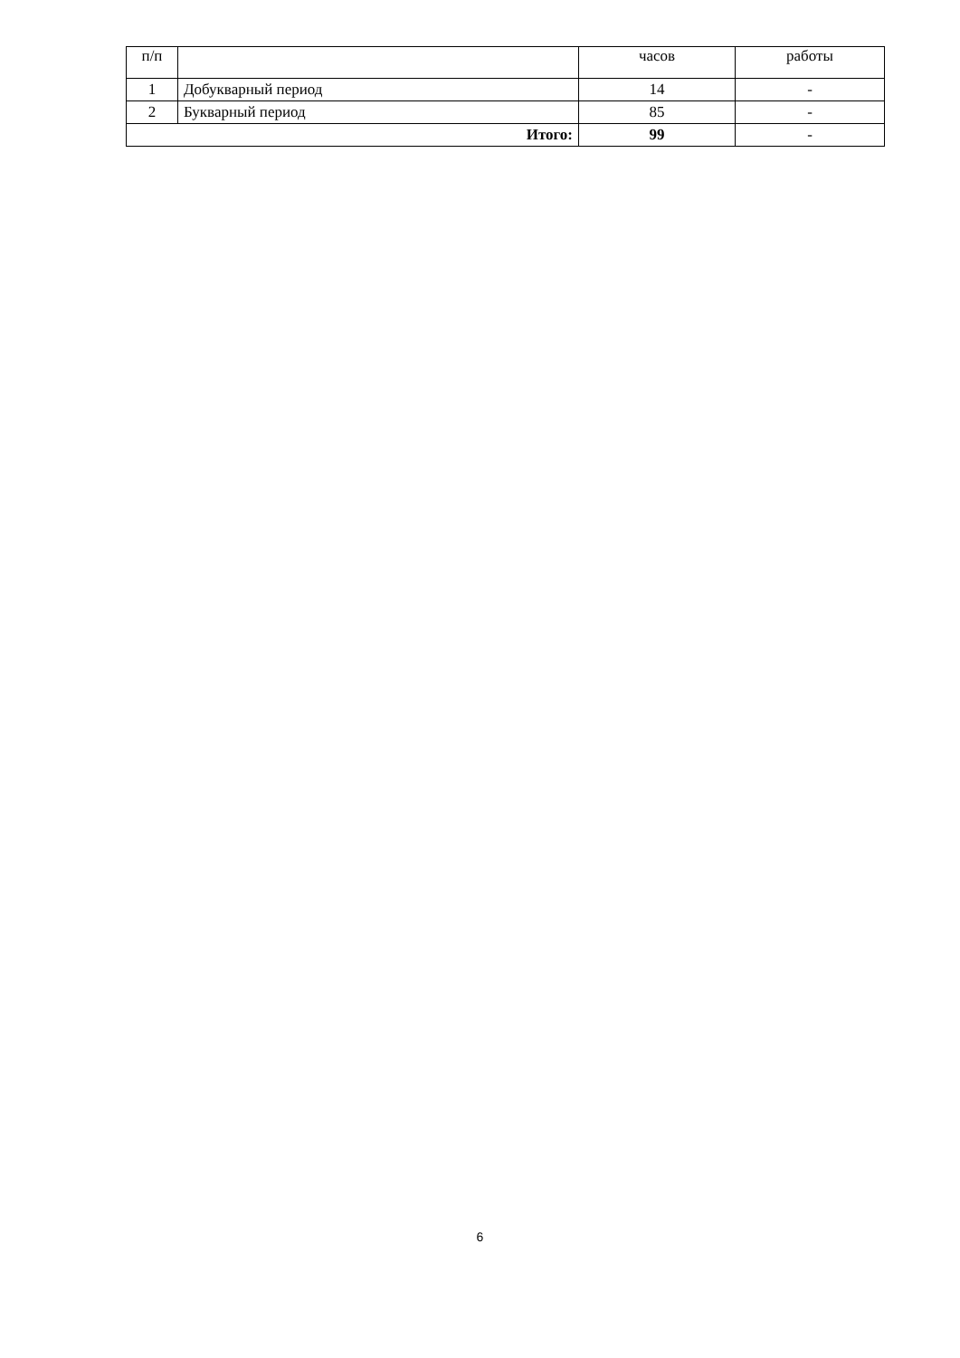| п/п | | часов | работы |
| 1 | Добукварный период | 14 | - |
| 2 | Букварный период | 85 | - |
| Итого: | | 99 | - |
6